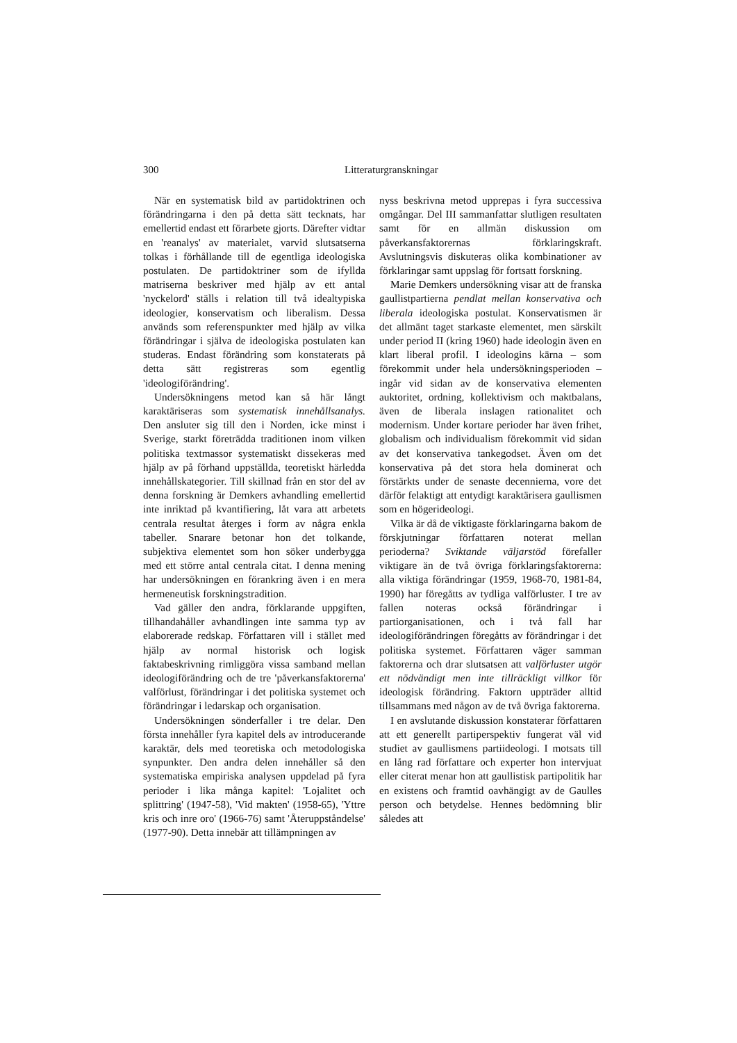300 Litteraturgranskningar
När en systematisk bild av partidoktrinen och förändringarna i den på detta sätt tecknats, har emellertid endast ett förarbete gjorts. Därefter vidtar en 'reanalys' av materialet, varvid slutsatserna tolkas i förhållande till de egentliga ideologiska postulaten. De partidoktriner som de ifyllda matriserna beskriver med hjälp av ett antal 'nyckelord' ställs i relation till två idealtypiska ideologier, konservatism och liberalism. Dessa används som referenspunkter med hjälp av vilka förändringar i själva de ideologiska postulaten kan studeras. Endast förändring som konstaterats på detta sätt registreras som egentlig 'ideologiförändring'.
Undersökningens metod kan så här långt karaktäriseras som systematisk innehållsanalys. Den ansluter sig till den i Norden, icke minst i Sverige, starkt företrädda traditionen inom vilken politiska textmassor systematiskt dissekeras med hjälp av på förhand uppställda, teoretiskt härledda innehållskategorier. Till skillnad från en stor del av denna forskning är Demkers avhandling emellertid inte inriktad på kvantifiering, låt vara att arbetets centrala resultat återges i form av några enkla tabeller. Snarare betonar hon det tolkande, subjektiva elementet som hon söker underbygga med ett större antal centrala citat. I denna mening har undersökningen en förankring även i en mera hermeneutisk forskningstradition.
Vad gäller den andra, förklarande uppgiften, tillhandahåller avhandlingen inte samma typ av elaborerade redskap. Författaren vill i stället med hjälp av normal historisk och logisk faktabeskrivning rimliggöra vissa samband mellan ideologiförändring och de tre 'påverkansfaktorerna' valförlust, förändringar i det politiska systemet och förändringar i ledarskap och organisation.
Undersökningen sönderfaller i tre delar. Den första innehåller fyra kapitel dels av introducerande karaktär, dels med teoretiska och metodologiska synpunkter. Den andra delen innehåller så den systematiska empiriska analysen uppdelad på fyra perioder i lika många kapitel: 'Lojalitet och splittring' (1947-58), 'Vid makten' (1958-65), 'Yttre kris och inre oro' (1966-76) samt 'Återuppståndelse' (1977-90). Detta innebär att tillämpningen av
nyss beskrivna metod upprepas i fyra successiva omgångar. Del III sammanfattar slutligen resultaten samt för en allmän diskussion om påverkansfaktorernas förklaringskraft. Avslutningsvis diskuteras olika kombinationer av förklaringar samt uppslag för fortsatt forskning.
Marie Demkers undersökning visar att de franska gaullistpartierna pendlat mellan konservativa och liberala ideologiska postulat. Konservatismen är det allmänt taget starkaste elementet, men särskilt under period II (kring 1960) hade ideologin även en klart liberal profil. I ideologins kärna – som förekommit under hela undersökningsperioden – ingår vid sidan av de konservativa elementen auktoritet, ordning, kollektivism och maktbalans, även de liberala inslagen rationalitet och modernism. Under kortare perioder har även frihet, globalism och individualism förekommit vid sidan av det konservativa tankegodset. Även om det konservativa på det stora hela dominerat och förstärkts under de senaste decennierna, vore det därför felaktigt att entydigt karaktärisera gaullismen som en högerideologi.
Vilka är då de viktigaste förklaringarna bakom de förskjutningar författaren noterat mellan perioderna? Sviktande väljarstöd förefaller viktigare än de två övriga förklaringsfaktorerna: alla viktiga förändringar (1959, 1968-70, 1981-84, 1990) har föregåtts av tydliga valförluster. I tre av fallen noteras också förändringar i partiorganisationen, och i två fall har ideologiförändringen föregåtts av förändringar i det politiska systemet. Författaren väger samman faktorerna och drar slutsatsen att valförluster utgör ett nödvändigt men inte tillräckligt villkor för ideologisk förändring. Faktorn uppträder alltid tillsammans med någon av de två övriga faktorerna.
I en avslutande diskussion konstaterar författaren att ett generellt partiperspektiv fungerat väl vid studiet av gaullismens partiideologi. I motsats till en lång rad författare och experter hon intervjuat eller citerat menar hon att gaullistisk partipolitik har en existens och framtid oavhängigt av de Gaulles person och betydelse. Hennes bedömning blir således att